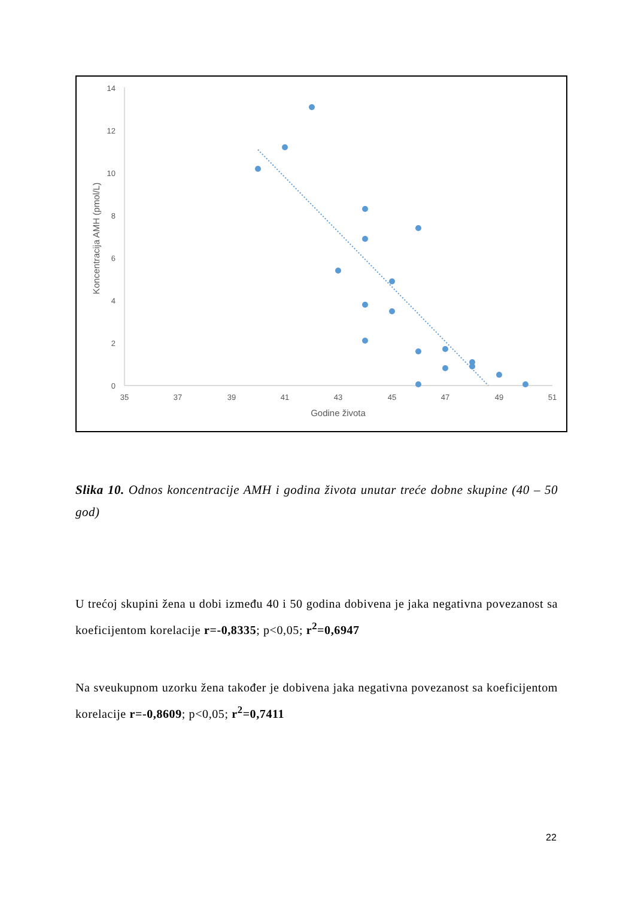14
12
10
8
6
4
2
0
35
37
39
41
43
45
47
49
51
Godine života
Koncentracija AMH (pmol/L)
Slika 10. Odnos koncentracije AMH i godina života unutar treće dobne skupine (40 – 50 god)
U trećoj skupini žena u dobi između 40 i 50 godina dobivena je jaka negativna povezanost sa koeficijentom korelacije r=-0,8335; p<0,05; r<sup>2</sup>=0,6947
Na sveukupnom uzorku žena također je dobivena jaka negativna povezanost sa koeficijentom korelacije r=-0,8609; p<0,05; r<sup>2</sup>=0,7411
22